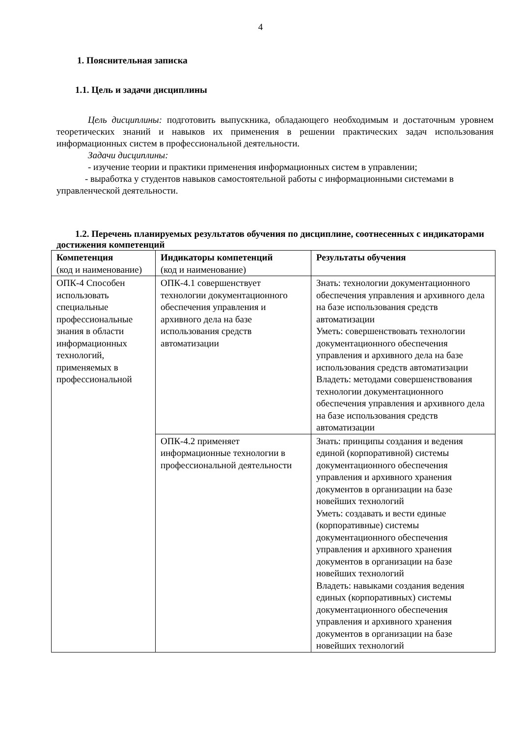4
1. Пояснительная записка
1.1. Цель и задачи дисциплины
Цель дисциплины: подготовить выпускника, обладающего необходимым и достаточным уровнем теоретических знаний и навыков их применения в решении практических задач использования информационных систем в профессиональной деятельности.
Задачи дисциплины:
- изучение теории и практики применения информационных систем в управлении;
- выработка у студентов навыков самостоятельной работы с информационными системами в управленческой деятельности.
1.2. Перечень планируемых результатов обучения по дисциплине, соотнесенных с индикаторами достижения компетенций
| Компетенция (код и наименование) | Индикаторы компетенций (код и наименование) | Результаты обучения |
| ОПК-4 Способен использовать специальные профессиональные знания в области информационных технологий, применяемых в профессиональной | ОПК-4.1 совершенствует технологии документационного обеспечения управления и архивного дела на базе использования средств автоматизации | Знать: технологии документационного обеспечения управления и архивного дела на базе использования средств автоматизации Уметь: совершенствовать технологии документационного обеспечения управления и архивного дела на базе использования средств автоматизации Владеть: методами совершенствования технологии документационного обеспечения управления и архивного дела на базе использования средств автоматизации |
| | ОПК-4.2 применяет информационные технологии в профессиональной деятельности | Знать: принципы создания и ведения единой (корпоративной) системы документационного обеспечения управления и архивного хранения документов в организации на базе новейших технологий Уметь: создавать и вести единые (корпоративные) системы документационного обеспечения управления и архивного хранения документов в организации на базе новейших технологий Владеть: навыками создания ведения единых (корпоративных) системы документационного обеспечения управления и архивного хранения документов в организации на базе новейших технологий |